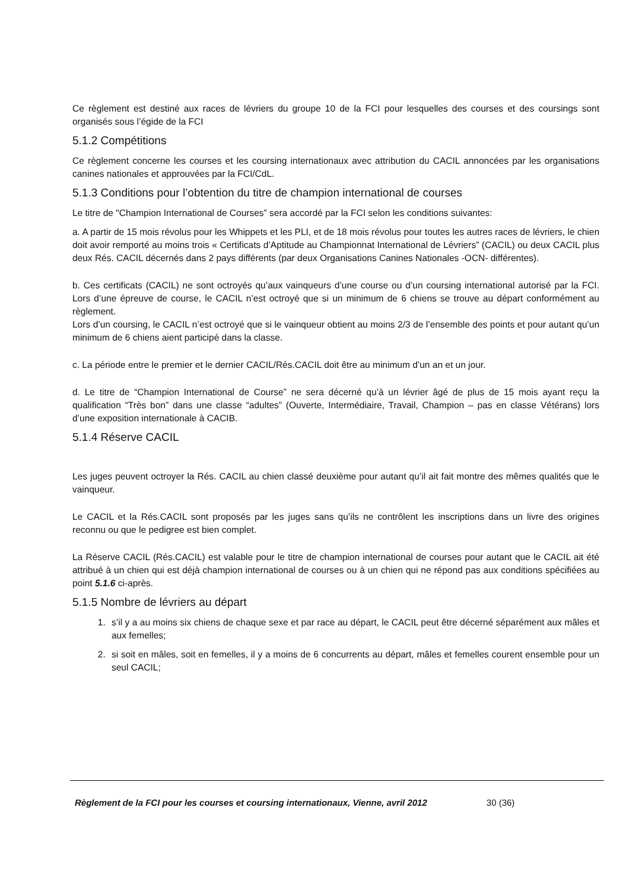Ce règlement est destiné aux races de lévriers du groupe 10 de la FCI pour lesquelles des courses et des coursings sont organisés sous l’égide de la FCI
5.1.2 Compétitions
Ce règlement concerne les courses et les coursing internationaux avec attribution du CACIL annoncées par les organisations canines nationales et approuvées par la FCI/CdL.
5.1.3 Conditions pour l’obtention du titre de champion international de courses
Le titre de "Champion International de Courses” sera accordé par la FCI selon les conditions suivantes:
a. A partir de 15 mois révolus pour les Whippets et les PLI, et de 18 mois révolus pour toutes les autres races de lévriers, le chien doit avoir remporté au moins trois « Certificats d’Aptitude au Championnat International de Lévriers” (CACIL) ou deux CACIL plus deux Rés. CACIL décernés dans 2 pays différents (par deux Organisations Canines Nationales -OCN- différentes).
b. Ces certificats (CACIL) ne sont octroyés qu’aux vainqueurs d’une course ou d’un coursing international autorisé par la FCI. Lors d’une épreuve de course, le CACIL n’est octroyé que si un minimum de 6 chiens se trouve au départ conformément au règlement.
Lors d’un coursing, le CACIL n’est octroyé que si le vainqueur obtient au moins 2/3 de l’ensemble des points et pour autant qu’un minimum de 6 chiens aient participé dans la classe.
c. La période entre le premier et le dernier CACIL/Rés.CACIL doit être au minimum d’un an et un jour.
d. Le titre de “Champion International de Course” ne sera décerné qu’à un lévrier âgé de plus de 15 mois ayant reçu la qualification “Très bon” dans une classe “adultes” (Ouverte, Intermédiaire, Travail, Champion – pas en classe Vétérans) lors d’une exposition internationale à CACIB.
5.1.4 Réserve CACIL
Les juges peuvent octroyer la Rés. CACIL au chien classé deuxième pour autant qu’il ait fait montre des mêmes qualités que le vainqueur.
Le CACIL et la Rés.CACIL sont proposés par les juges sans qu’ils ne contrôlent les inscriptions dans un livre des origines reconnu ou que le pedigree est bien complet.
La Réserve CACIL (Rés.CACIL) est valable pour le titre de champion international de courses pour autant que le CACIL ait été attribué à un chien qui est déjà champion international de courses ou à un chien qui ne répond pas aux conditions spécifiées au point 5.1.6 ci-après.
5.1.5 Nombre de lévriers au départ
1. s’il y a au moins six chiens de chaque sexe et par race au départ, le CACIL peut être décerné séparément aux mâles et aux femelles;
2. si soit en mâles, soit en femelles, il y a moins de 6 concurrents au départ, mâles et femelles courent ensemble pour un seul CACIL;
Règlement de la FCI pour les courses et coursing internationaux, Vienne, avril 2012 30 (36)